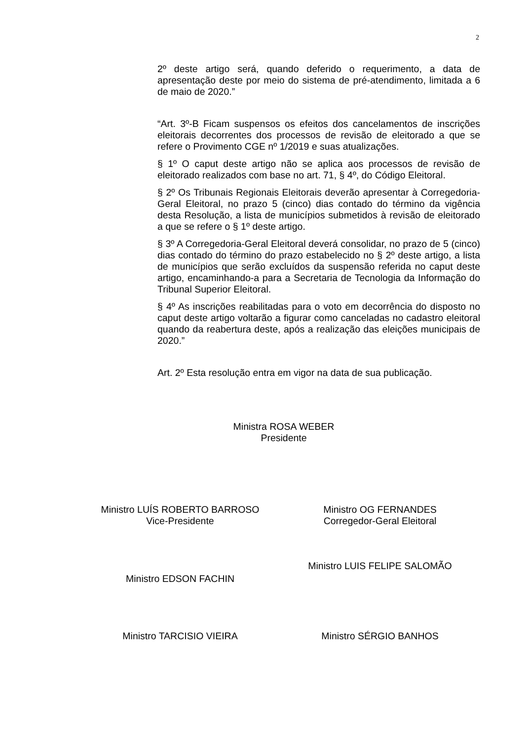2
2º deste artigo será, quando deferido o requerimento, a data de apresentação deste por meio do sistema de pré-atendimento, limitada a 6 de maio de 2020.”
“Art. 3º-B Ficam suspensos os efeitos dos cancelamentos de inscrições eleitorais decorrentes dos processos de revisão de eleitorado a que se refere o Provimento CGE nº 1/2019 e suas atualizações.
§ 1º O caput deste artigo não se aplica aos processos de revisão de eleitorado realizados com base no art. 71, § 4º, do Código Eleitoral.
§ 2º Os Tribunais Regionais Eleitorais deverão apresentar à Corregedoria-Geral Eleitoral, no prazo 5 (cinco) dias contado do término da vigência desta Resolução, a lista de municípios submetidos à revisão de eleitorado a que se refere o § 1º deste artigo.
§ 3º A Corregedoria-Geral Eleitoral deverá consolidar, no prazo de 5 (cinco) dias contado do término do prazo estabelecido no § 2º deste artigo, a lista de municípios que serão excluídos da suspensão referida no caput deste artigo, encaminhando-a para a Secretaria de Tecnologia da Informação do Tribunal Superior Eleitoral.
§ 4º As inscrições reabilitadas para o voto em decorrência do disposto no caput deste artigo voltarão a figurar como canceladas no cadastro eleitoral quando da reabertura deste, após a realização das eleições municipais de 2020.”
Art. 2º Esta resolução entra em vigor na data de sua publicação.
Ministra ROSA WEBER
Presidente
Ministro LUÍS ROBERTO BARROSO
Vice-Presidente
Ministro OG FERNANDES
Corregedor-Geral Eleitoral
Ministro LUIS FELIPE SALOMÃO
Ministro EDSON FACHIN
Ministro TARCISIO VIEIRA
Ministro SÉRGIO BANHOS